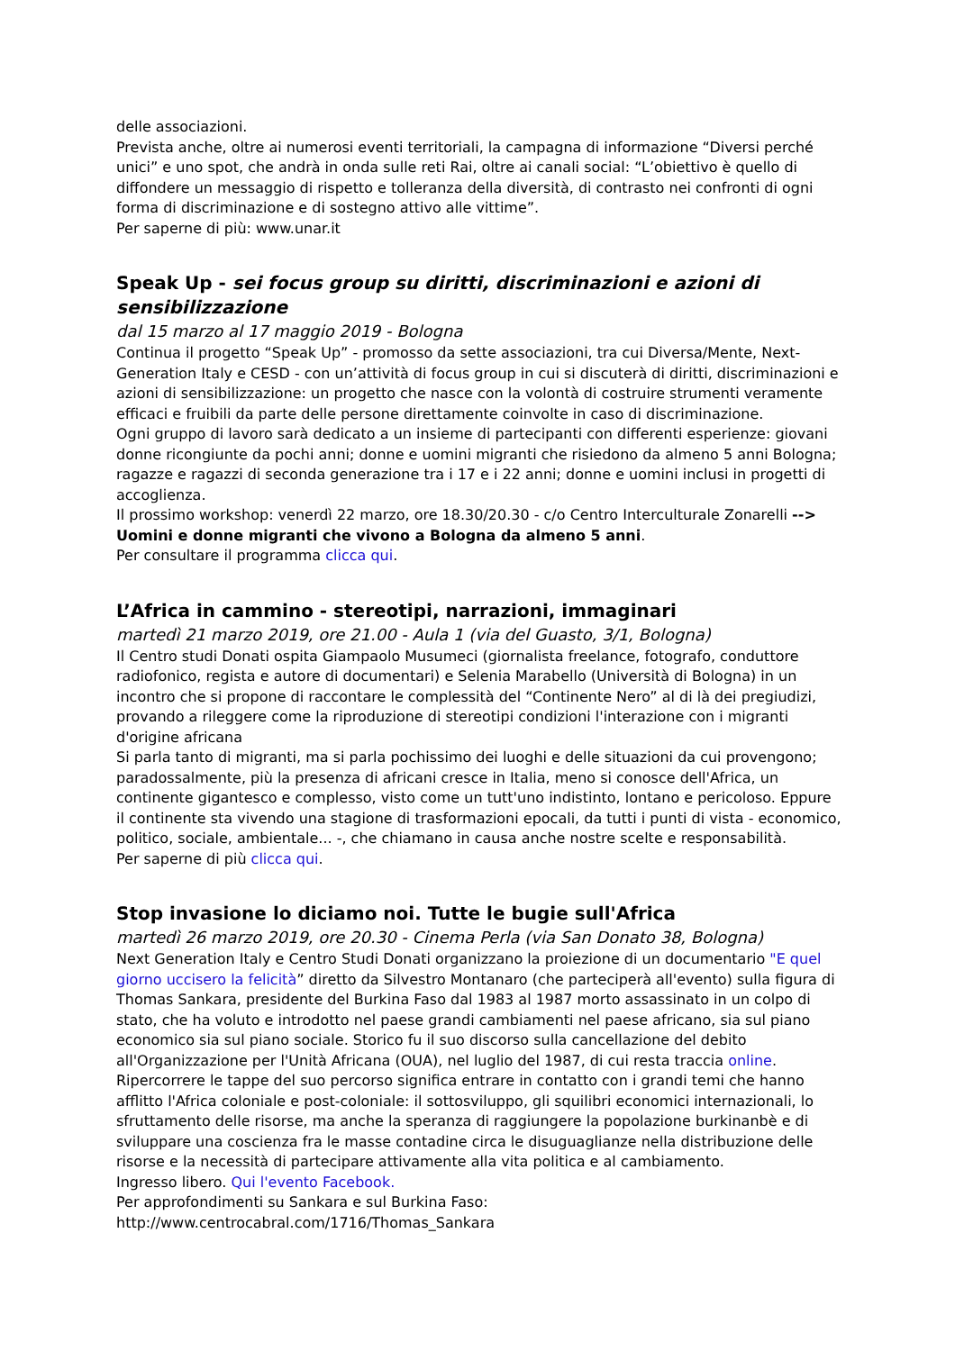delle associazioni.
Prevista anche, oltre ai numerosi eventi territoriali, la campagna di informazione “Diversi perché unici” e uno spot, che andrà in onda sulle reti Rai, oltre ai canali social: “L’obiettivo è quello di diffondere un messaggio di rispetto e tolleranza della diversità, di contrasto nei confronti di ogni forma di discriminazione e di sostegno attivo alle vittime”.
Per saperne di più: www.unar.it
Speak Up - sei focus group su diritti, discriminazioni e azioni di sensibilizzazione
dal 15 marzo al 17 maggio 2019 - Bologna
Continua il progetto “Speak Up” - promosso da sette associazioni, tra cui Diversa/Mente, Next-Generation Italy e CESD - con un’attività di focus group in cui si discuterà di diritti, discriminazioni e azioni di sensibilizzazione: un progetto che nasce con la volontà di costruire strumenti veramente efficaci e fruibili da parte delle persone direttamente coinvolte in caso di discriminazione.
Ogni gruppo di lavoro sarà dedicato a un insieme di partecipanti con differenti esperienze: giovani donne ricongiunte da pochi anni; donne e uomini migranti che risiedono da almeno 5 anni Bologna; ragazze e ragazzi di seconda generazione tra i 17 e i 22 anni; donne e uomini inclusi in progetti di accoglienza.
Il prossimo workshop: venerdì 22 marzo, ore 18.30/20.30 - c/o Centro Interculturale Zonarelli --> Uomini e donne migranti che vivono a Bologna da almeno 5 anni.
Per consultare il programma clicca qui.
L’Africa in cammino - stereotipi, narrazioni, immaginari
martedì 21 marzo 2019, ore 21.00 - Aula 1 (via del Guasto, 3/1, Bologna)
Il Centro studi Donati ospita Giampaolo Musumeci (giornalista freelance, fotografo, conduttore radiofonico, regista e autore di documentari) e Selenia Marabello (Università di Bologna) in un incontro che si propone di raccontare le complessità del “Continente Nero” al di là dei pregiudizi, provando a rileggere come la riproduzione di stereotipi condizioni l'interazione con i migranti d'origine africana
Si parla tanto di migranti, ma si parla pochissimo dei luoghi e delle situazioni da cui provengono; paradossalmente, più la presenza di africani cresce in Italia, meno si conosce dell'Africa, un continente gigantesco e complesso, visto come un tutt'uno indistinto, lontano e pericoloso. Eppure il continente sta vivendo una stagione di trasformazioni epocali, da tutti i punti di vista - economico, politico, sociale, ambientale... -, che chiamano in causa anche nostre scelte e responsabilità.
Per saperne di più clicca qui.
Stop invasione lo diciamo noi. Tutte le bugie sull'Africa
martedì 26 marzo 2019, ore 20.30 - Cinema Perla (via San Donato 38, Bologna)
Next Generation Italy e Centro Studi Donati organizzano la proiezione di un documentario "E quel giorno uccisero la felicità” diretto da Silvestro Montanaro (che parteciperà all'evento) sulla figura di Thomas Sankara, presidente del Burkina Faso dal 1983 al 1987 morto assassinato in un colpo di stato, che ha voluto e introdotto nel paese grandi cambiamenti nel paese africano, sia sul piano economico sia sul piano sociale. Storico fu il suo discorso sulla cancellazione del debito all'Organizzazione per l'Unità Africana (OUA), nel luglio del 1987, di cui resta traccia online.
Ripercorrere le tappe del suo percorso significa entrare in contatto con i grandi temi che hanno afflitto l'Africa coloniale e post-coloniale: il sottosviluppo, gli squilibri economici internazionali, lo sfruttamento delle risorse, ma anche la speranza di raggiungere la popolazione burkinanbè e di sviluppare una coscienza fra le masse contadine circa le disuguaglianze nella distribuzione delle risorse e la necessità di partecipare attivamente alla vita politica e al cambiamento.
Ingresso libero. Qui l'evento Facebook.
Per approfondimenti su Sankara e sul Burkina Faso:
http://www.centrocabral.com/1716/Thomas_Sankara